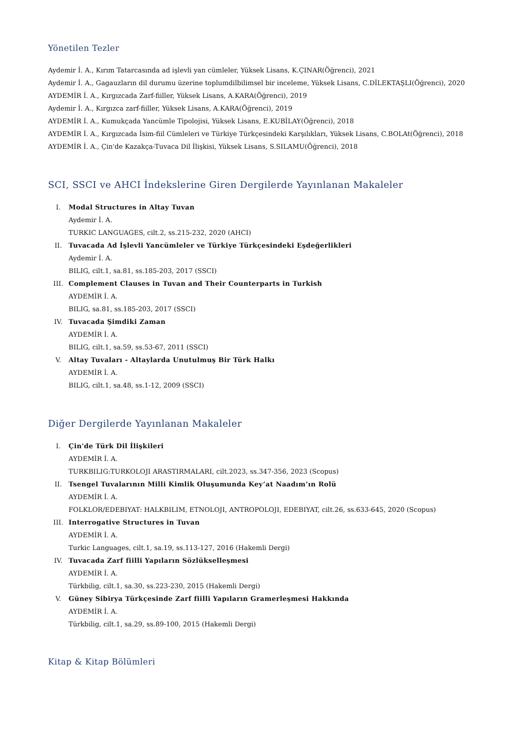Yönetilen Tezler
Aydemir İ. A., Kırım Tatarcasında ad işlevli yan cümleler, Yüksek Lisans, K.ÇINAR(Öğrenci), 2021
Aydemir İ. A., Gagauzların dil durumu üzerine toplumdilbilimsel bir inceleme, Yüksek Lisans, C.DİLEKTAŞLI(Öğrenci), 2020
AYDEMİR İ. A., Kırgızcada Zarf-fiiller, Yüksek Lisans, A.KARA(Öğrenci), 2019
Aydemir İ. A., Kırgızca zarf-fiiller, Yüksek Lisans, A.KARA(Öğrenci), 2019
AYDEMİR İ. A., Kumukçada Yancümle Tipolojisi, Yüksek Lisans, E.KUBİLAY(Öğrenci), 2018
AYDEMİR İ. A., Kırgızcada İsim-fiil Cümleleri ve Türkiye Türkçesindeki Karşılıkları, Yüksek Lisans, C.BOLAt(Öğrenci), 2018
AYDEMİR İ. A., Çin'de Kazakça-Tuvaca Dil İlişkisi, Yüksek Lisans, S.SILAMU(Öğrenci), 2018
SCI, SSCI ve AHCI İndekslerine Giren Dergilerde Yayınlanan Makaleler
I. Modal Structures in Altay Tuvan
Aydemir İ. A.
TURKIC LANGUAGES, cilt.2, ss.215-232, 2020 (AHCI)
II. Tuvacada Ad İşlevli Yancümleler ve Türkiye Türkçesindeki Eşdeğerlikleri
Aydemir İ. A.
BILIG, cilt.1, sa.81, ss.185-203, 2017 (SSCI)
III. Complement Clauses in Tuvan and Their Counterparts in Turkish
AYDEMİR İ. A.
BILIG, sa.81, ss.185-203, 2017 (SSCI)
IV. Tuvacada Şimdiki Zaman
AYDEMİR İ. A.
BILIG, cilt.1, sa.59, ss.53-67, 2011 (SSCI)
V. Altay Tuvaları - Altaylarda Unutulmuş Bir Türk Halkı
AYDEMİR İ. A.
BILIG, cilt.1, sa.48, ss.1-12, 2009 (SSCI)
Diğer Dergilerde Yayınlanan Makaleler
I. Çin'de Türk Dil İlişkileri
AYDEMİR İ. A.
TURKBILIG:TURKOLOJI ARASTIRMALARI, cilt.2023, ss.347-356, 2023 (Scopus)
II. Tsengel Tuvalarının Milli Kimlik Oluşumunda Key’at Naadım’ın Rolü
AYDEMİR İ. A.
FOLKLOR/EDEBIYAT: HALKBILIM, ETNOLOJI, ANTROPOLOJI, EDEBIYAT, cilt.26, ss.633-645, 2020 (Scopus)
III. Interrogative Structures in Tuvan
AYDEMİR İ. A.
Turkic Languages, cilt.1, sa.19, ss.113-127, 2016 (Hakemli Dergi)
IV. Tuvacada Zarf fiilli Yapıların Sözlükselleşmesi
AYDEMİR İ. A.
Türkbilig, cilt.1, sa.30, ss.223-230, 2015 (Hakemli Dergi)
V. Güney Sibirya Türkçesinde Zarf fiilli Yapıların Gramerleşmesi Hakkında
AYDEMİR İ. A.
Türkbilig, cilt.1, sa.29, ss.89-100, 2015 (Hakemli Dergi)
Kitap & Kitap Bölümleri